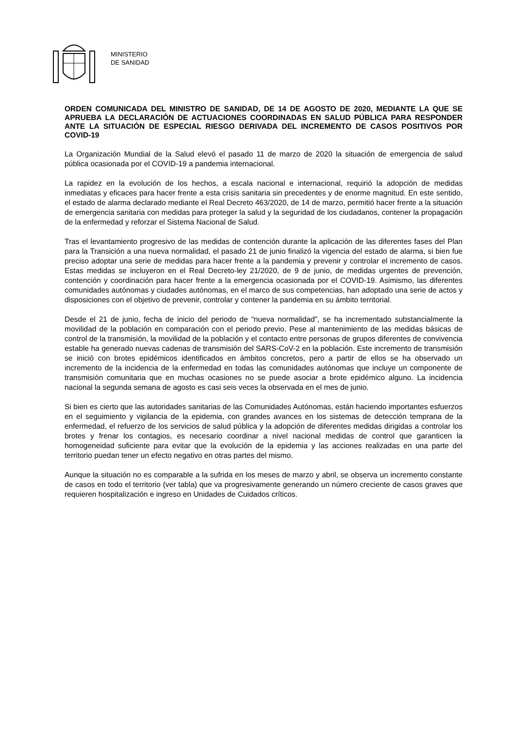MINISTERIO
DE SANIDAD
ORDEN COMUNICADA DEL MINISTRO DE SANIDAD, DE 14 DE AGOSTO DE 2020, MEDIANTE LA QUE SE APRUEBA LA DECLARACIÓN DE ACTUACIONES COORDINADAS EN SALUD PÚBLICA PARA RESPONDER ANTE LA SITUACIÓN DE ESPECIAL RIESGO DERIVADA DEL INCREMENTO DE CASOS POSITIVOS POR COVID-19
La Organización Mundial de la Salud elevó el pasado 11 de marzo de 2020 la situación de emergencia de salud pública ocasionada por el COVID-19 a pandemia internacional.
La rapidez en la evolución de los hechos, a escala nacional e internacional, requirió la adopción de medidas inmediatas y eficaces para hacer frente a esta crisis sanitaria sin precedentes y de enorme magnitud. En este sentido, el estado de alarma declarado mediante el Real Decreto 463/2020, de 14 de marzo, permitió hacer frente a la situación de emergencia sanitaria con medidas para proteger la salud y la seguridad de los ciudadanos, contener la propagación de la enfermedad y reforzar el Sistema Nacional de Salud.
Tras el levantamiento progresivo de las medidas de contención durante la aplicación de las diferentes fases del Plan para la Transición a una nueva normalidad, el pasado 21 de junio finalizó la vigencia del estado de alarma, si bien fue preciso adoptar una serie de medidas para hacer frente a la pandemia y prevenir y controlar el incremento de casos. Estas medidas se incluyeron en el Real Decreto-ley 21/2020, de 9 de junio, de medidas urgentes de prevención, contención y coordinación para hacer frente a la emergencia ocasionada por el COVID-19. Asimismo, las diferentes comunidades autónomas y ciudades autónomas, en el marco de sus competencias, han adoptado una serie de actos y disposiciones con el objetivo de prevenir, controlar y contener la pandemia en su ámbito territorial.
Desde el 21 de junio, fecha de inicio del periodo de “nueva normalidad”, se ha incrementado substancialmente la movilidad de la población en comparación con el periodo previo. Pese al mantenimiento de las medidas básicas de control de la transmisión, la movilidad de la población y el contacto entre personas de grupos diferentes de convivencia estable ha generado nuevas cadenas de transmisión del SARS-CoV-2 en la población. Este incremento de transmisión se inició con brotes epidémicos identificados en ámbitos concretos, pero a partir de ellos se ha observado un incremento de la incidencia de la enfermedad en todas las comunidades autónomas que incluye un componente de transmisión comunitaria que en muchas ocasiones no se puede asociar a brote epidémico alguno. La incidencia nacional la segunda semana de agosto es casi seis veces la observada en el mes de junio.
Si bien es cierto que las autoridades sanitarias de las Comunidades Autónomas, están haciendo importantes esfuerzos en el seguimiento y vigilancia de la epidemia, con grandes avances en los sistemas de detección temprana de la enfermedad, el refuerzo de los servicios de salud pública y la adopción de diferentes medidas dirigidas a controlar los brotes y frenar los contagios, es necesario coordinar a nivel nacional medidas de control que garanticen la homogeneidad suficiente para evitar que la evolución de la epidemia y las acciones realizadas en una parte del territorio puedan tener un efecto negativo en otras partes del mismo.
Aunque la situación no es comparable a la sufrida en los meses de marzo y abril, se observa un incremento constante de casos en todo el territorio (ver tabla) que va progresivamente generando un número creciente de casos graves que requieren hospitalización e ingreso en Unidades de Cuidados críticos.